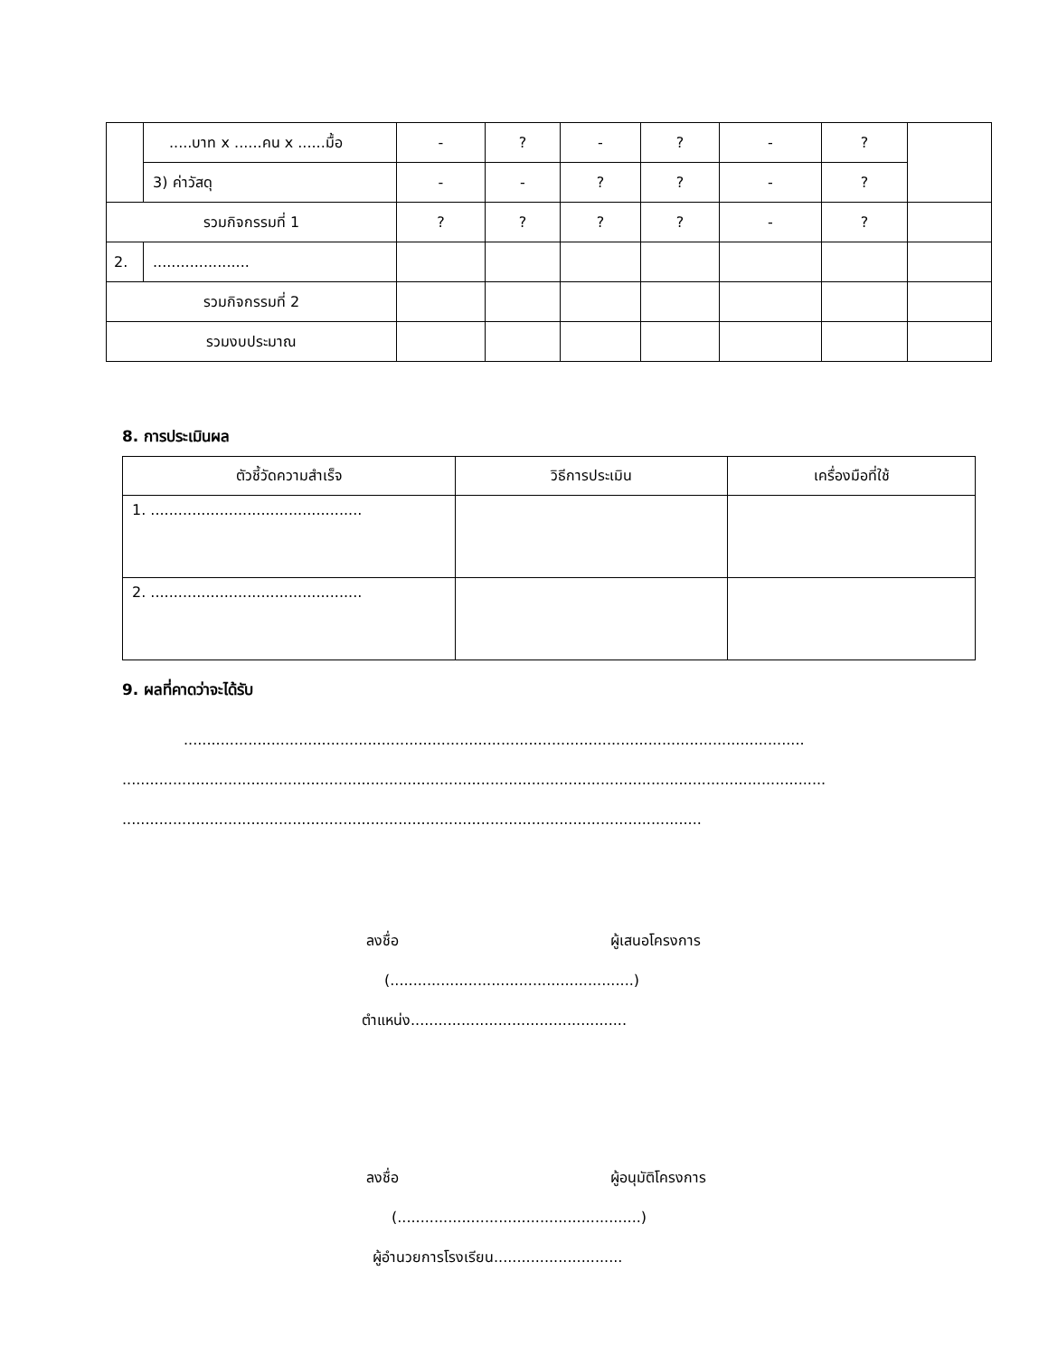| | .....บาท x ......คน x ......มื้อ | - | ? | - | ? | - | ? | |
| | 3) ค่าวัสดุ | - | - | ? | ? | - | ? | |
| รวมกิจกรรมที่ 1 | | ? | ? | ? | ? | - | ? | |
| 2. | ..................... | | | | | | | |
| รวมกิจกรรมที่ 2 | | | | | | | | |
| รวมงบประมาณ | | | | | | | | |
8. การประเมินผล
| ตัวชี้วัดความสำเร็จ | วิธีการประเมิน | เครื่องมือที่ใช้ |
| --- | --- | --- |
| 1. .............................................. | | |
| 2. .............................................. | | |
9. ผลที่คาดว่าจะได้รับ
.......................................................................................................................................
.........................................................................................................................................................
..............................................................................................................................
ลงชื่อ ผู้เสนอโครงการ
(.....................................................)
ตำแหน่ง...............................................
ลงชื่อ ผู้อนุมัติโครงการ
(.....................................................)
ผู้อำนวยการโรงเรียน............................